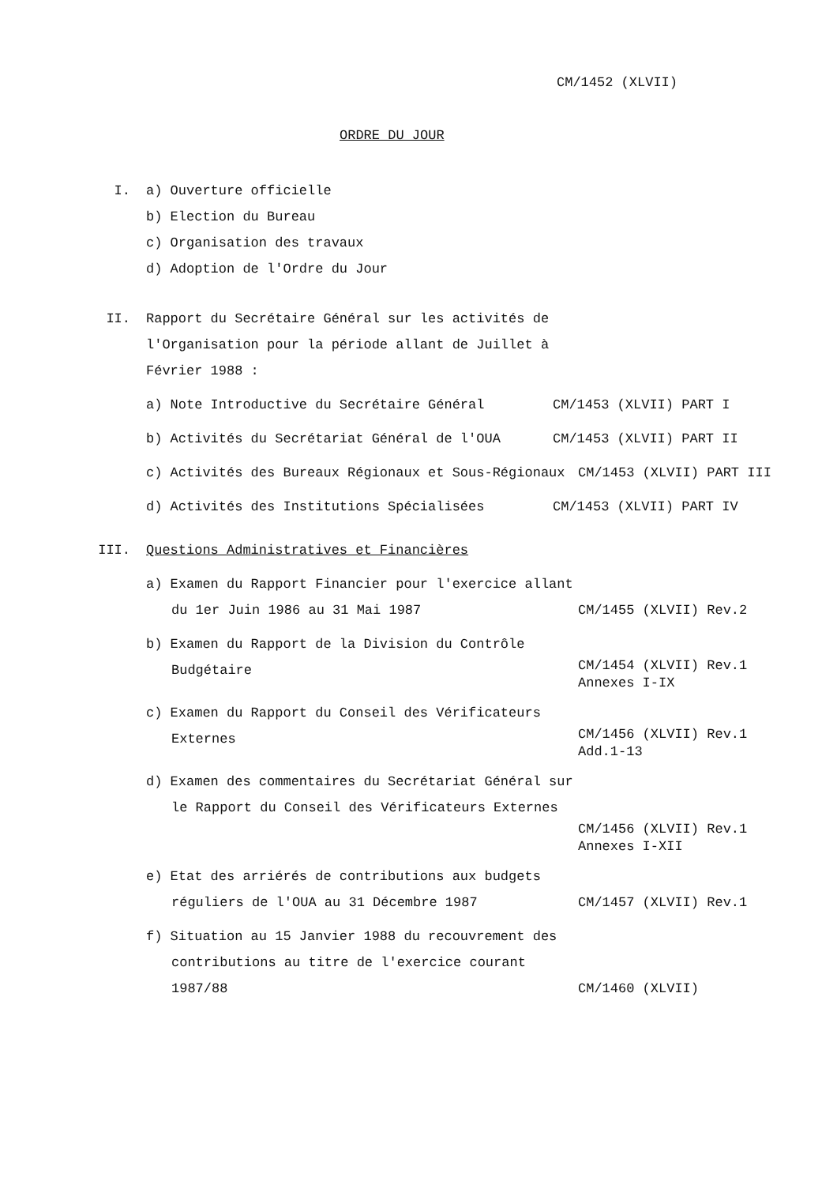CM/1452 (XLVII)
ORDRE DU JOUR
I. a) Ouverture officielle
b) Election du Bureau
c) Organisation des travaux
d) Adoption de l'Ordre du Jour
II. Rapport du Secrétaire Général sur les activités de l'Organisation pour la période allant de Juillet à Février 1988 :
a) Note Introductive du Secrétaire Général CM/1453 (XLVII) PART I
b) Activités du Secrétariat Général de l'OUA CM/1453 (XLVII) PART II
c) Activités des Bureaux Régionaux et Sous-Régionaux
CM/1453 (XLVII) PART III
d) Activités des Institutions Spécialisées CM/1453 (XLVII) PART IV
III. Questions Administratives et Financières
a) Examen du Rapport Financier pour l'exercice allant du 1er Juin 1986 au 31 Mai 1987
CM/1455 (XLVII) Rev.2
b) Examen du Rapport de la Division du Contrôle Budgétaire
CM/1454 (XLVII) Rev.1
Annexes I-IX
c) Examen du Rapport du Conseil des Vérificateurs Externes
CM/1456 (XLVII) Rev.1
Add.1-13
d) Examen des commentaires du Secrétariat Général sur le Rapport du Conseil des Vérificateurs Externes
CM/1456 (XLVII) Rev.1
Annexes I-XII
e) Etat des arriérés de contributions aux budgets réguliers de l'OUA au 31 Décembre 1987
CM/1457 (XLVII) Rev.1
f) Situation au 15 Janvier 1988 du recouvrement des contributions au titre de l'exercice courant 1987/88
CM/1460 (XLVII)